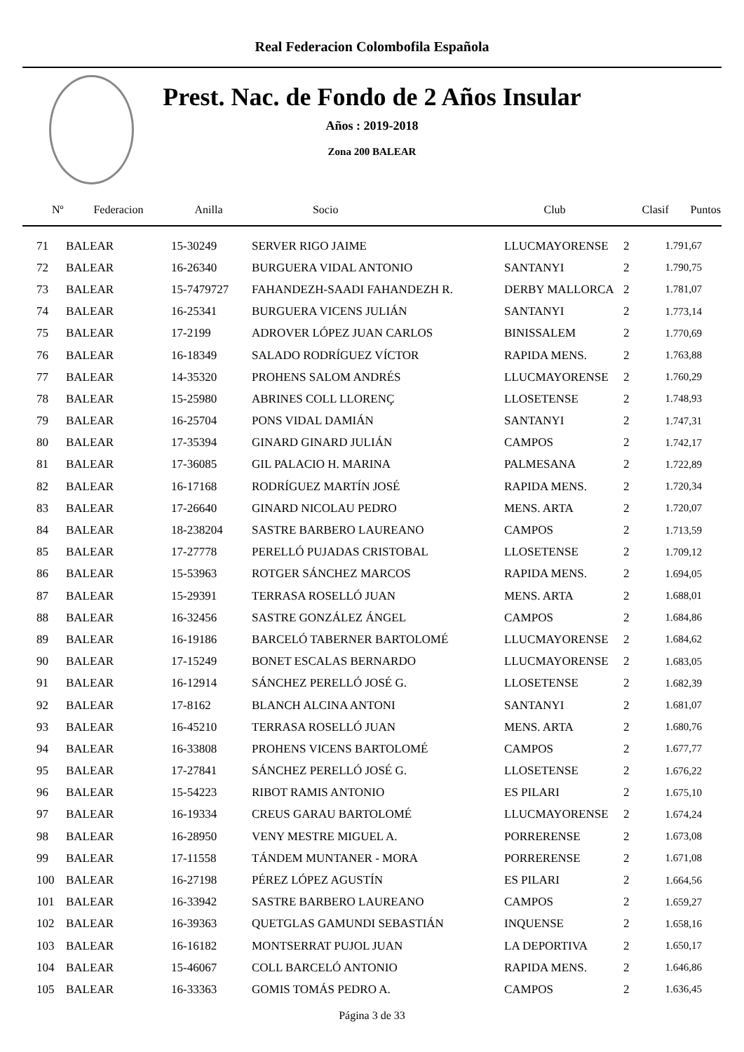Real Federacion Colombofila Española
Prest. Nac. de Fondo de 2 Años Insular
Años : 2019-2018
Zona 200 BALEAR
| Nº | Federacion | Anilla | Socio | Club | Clasif | Puntos |
| --- | --- | --- | --- | --- | --- | --- |
| 71 | BALEAR | 15-30249 | SERVER RIGO JAIME | LLUCMAYORENSE | 2 | 1.791,67 |
| 72 | BALEAR | 16-26340 | BURGUERA VIDAL ANTONIO | SANTANYI | 2 | 1.790,75 |
| 73 | BALEAR | 15-7479727 | FAHANDEZH-SAADI FAHANDEZH R. | DERBY MALLORCA | 2 | 1.781,07 |
| 74 | BALEAR | 16-25341 | BURGUERA VICENS JULIÁN | SANTANYI | 2 | 1.773,14 |
| 75 | BALEAR | 17-2199 | ADROVER LÓPEZ JUAN CARLOS | BINISSALEM | 2 | 1.770,69 |
| 76 | BALEAR | 16-18349 | SALADO RODRÍGUEZ VÍCTOR | RAPIDA MENS. | 2 | 1.763,88 |
| 77 | BALEAR | 14-35320 | PROHENS SALOM ANDRÉS | LLUCMAYORENSE | 2 | 1.760,29 |
| 78 | BALEAR | 15-25980 | ABRINES COLL LLORENÇ | LLOSETENSE | 2 | 1.748,93 |
| 79 | BALEAR | 16-25704 | PONS VIDAL DAMIÁN | SANTANYI | 2 | 1.747,31 |
| 80 | BALEAR | 17-35394 | GINARD GINARD JULIÁN | CAMPOS | 2 | 1.742,17 |
| 81 | BALEAR | 17-36085 | GIL PALACIO H. MARINA | PALMESANA | 2 | 1.722,89 |
| 82 | BALEAR | 16-17168 | RODRÍGUEZ MARTÍN JOSÉ | RAPIDA MENS. | 2 | 1.720,34 |
| 83 | BALEAR | 17-26640 | GINARD NICOLAU PEDRO | MENS. ARTA | 2 | 1.720,07 |
| 84 | BALEAR | 18-238204 | SASTRE BARBERO LAUREANO | CAMPOS | 2 | 1.713,59 |
| 85 | BALEAR | 17-27778 | PERELLÓ PUJADAS CRISTOBAL | LLOSETENSE | 2 | 1.709,12 |
| 86 | BALEAR | 15-53963 | ROTGER SÁNCHEZ MARCOS | RAPIDA MENS. | 2 | 1.694,05 |
| 87 | BALEAR | 15-29391 | TERRASA ROSELLÓ JUAN | MENS. ARTA | 2 | 1.688,01 |
| 88 | BALEAR | 16-32456 | SASTRE GONZÁLEZ ÁNGEL | CAMPOS | 2 | 1.684,86 |
| 89 | BALEAR | 16-19186 | BARCELÓ TABERNER BARTOLOMÉ | LLUCMAYORENSE | 2 | 1.684,62 |
| 90 | BALEAR | 17-15249 | BONET ESCALAS BERNARDO | LLUCMAYORENSE | 2 | 1.683,05 |
| 91 | BALEAR | 16-12914 | SÁNCHEZ PERELLÓ JOSÉ G. | LLOSETENSE | 2 | 1.682,39 |
| 92 | BALEAR | 17-8162 | BLANCH ALCINA ANTONI | SANTANYI | 2 | 1.681,07 |
| 93 | BALEAR | 16-45210 | TERRASA ROSELLÓ JUAN | MENS. ARTA | 2 | 1.680,76 |
| 94 | BALEAR | 16-33808 | PROHENS VICENS BARTOLOMÉ | CAMPOS | 2 | 1.677,77 |
| 95 | BALEAR | 17-27841 | SÁNCHEZ PERELLÓ JOSÉ G. | LLOSETENSE | 2 | 1.676,22 |
| 96 | BALEAR | 15-54223 | RIBOT RAMIS ANTONIO | ES PILARI | 2 | 1.675,10 |
| 97 | BALEAR | 16-19334 | CREUS GARAU BARTOLOMÉ | LLUCMAYORENSE | 2 | 1.674,24 |
| 98 | BALEAR | 16-28950 | VENY MESTRE MIGUEL A. | PORRERENSE | 2 | 1.673,08 |
| 99 | BALEAR | 17-11558 | TÁNDEM MUNTANER - MORA | PORRERENSE | 2 | 1.671,08 |
| 100 | BALEAR | 16-27198 | PÉREZ LÓPEZ AGUSTÍN | ES PILARI | 2 | 1.664,56 |
| 101 | BALEAR | 16-33942 | SASTRE BARBERO LAUREANO | CAMPOS | 2 | 1.659,27 |
| 102 | BALEAR | 16-39363 | QUETGLAS GAMUNDI SEBASTIÁN | INQUENSE | 2 | 1.658,16 |
| 103 | BALEAR | 16-16182 | MONTSERRAT PUJOL JUAN | LA DEPORTIVA | 2 | 1.650,17 |
| 104 | BALEAR | 15-46067 | COLL BARCELÓ ANTONIO | RAPIDA MENS. | 2 | 1.646,86 |
| 105 | BALEAR | 16-33363 | GOMIS TOMÁS PEDRO A. | CAMPOS | 2 | 1.636,45 |
Página 3 de 33